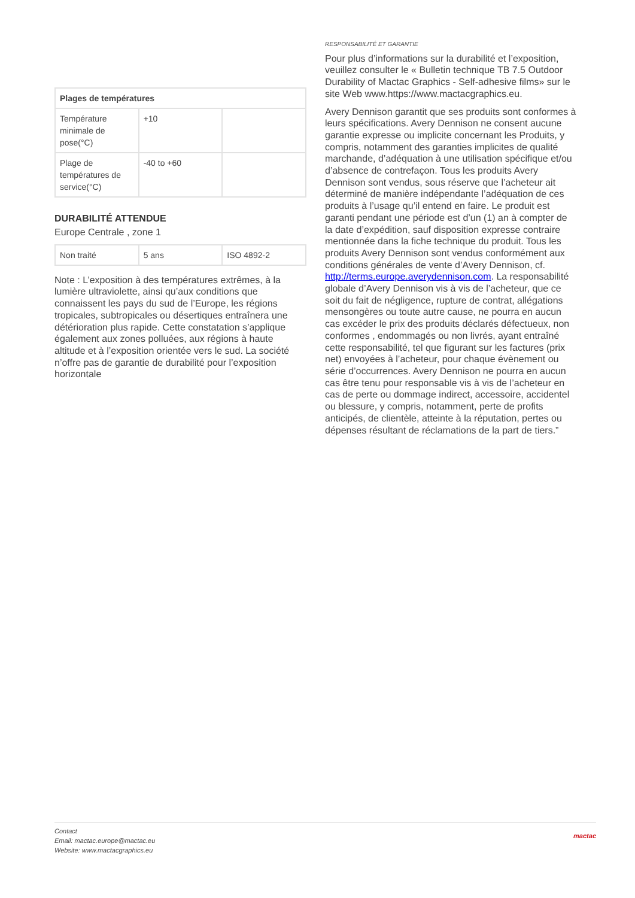| Plages de températures | | |
| --- | --- | --- |
| Température minimale de pose(°C) | +10 | |
| Plage de températures de service(°C) | -40 to +60 | |
DURABILITÉ ATTENDUE
Europe Centrale , zone 1
| Non traité | 5 ans | ISO 4892-2 |
Note : L’exposition à des températures extrêmes, à la lumière ultraviolette, ainsi qu’aux conditions que connaissent les pays du sud de l’Europe, les régions tropicales, subtropicales ou désertiques entraînera une détérioration plus rapide. Cette constatation s’applique également aux zones polluées, aux régions à haute altitude et à l’exposition orientée vers le sud. La société n’offre pas de garantie de durabilité pour l’exposition horizontale
RESPONSABILITÉ ET GARANTIE
Pour plus d’informations sur la durabilité et l’exposition, veuillez consulter le « Bulletin technique TB 7.5 Outdoor Durability of Mactac Graphics - Self-adhesive films» sur le site Web www.https://www.mactacgraphics.eu.
Avery Dennison garantit que ses produits sont conformes à leurs spécifications. Avery Dennison ne consent aucune garantie expresse ou implicite concernant les Produits, y compris, notamment des garanties implicites de qualité marchande, d’adéquation à une utilisation spécifique et/ou d’absence de contrefaçon. Tous les produits Avery Dennison sont vendus, sous réserve que l’acheteur ait déterminé de manière indépendante l’adéquation de ces produits à l’usage qu’il entend en faire. Le produit est garanti pendant une période est d’un (1) an à compter de la date d’expédition, sauf disposition expresse contraire mentionnée dans la fiche technique du produit. Tous les produits Avery Dennison sont vendus conformément aux conditions générales de vente d’Avery Dennison, cf. http://terms.europe.averydennison.com. La responsabilité globale d’Avery Dennison vis à vis de l’acheteur, que ce soit du fait de négligence, rupture de contrat, allégations mensongères ou toute autre cause, ne pourra en aucun cas excéder le prix des produits déclarés défectueux, non conformes , endommagés ou non livrés, ayant entraîné cette responsabilité, tel que figurant sur les factures (prix net) envoyées à l’acheteur, pour chaque évènement ou série d’occurrences. Avery Dennison ne pourra en aucun cas être tenu pour responsable vis à vis de l’acheteur en cas de perte ou dommage indirect, accessoire, accidentel ou blessure, y compris, notamment, perte de profits anticipés, de clientèle, atteinte à la réputation, pertes ou dépenses résultant de réclamations de la part de tiers.”
Contact
Email: mactac.europe@mactac.eu
Website: www.mactacgraphics.eu
mactac